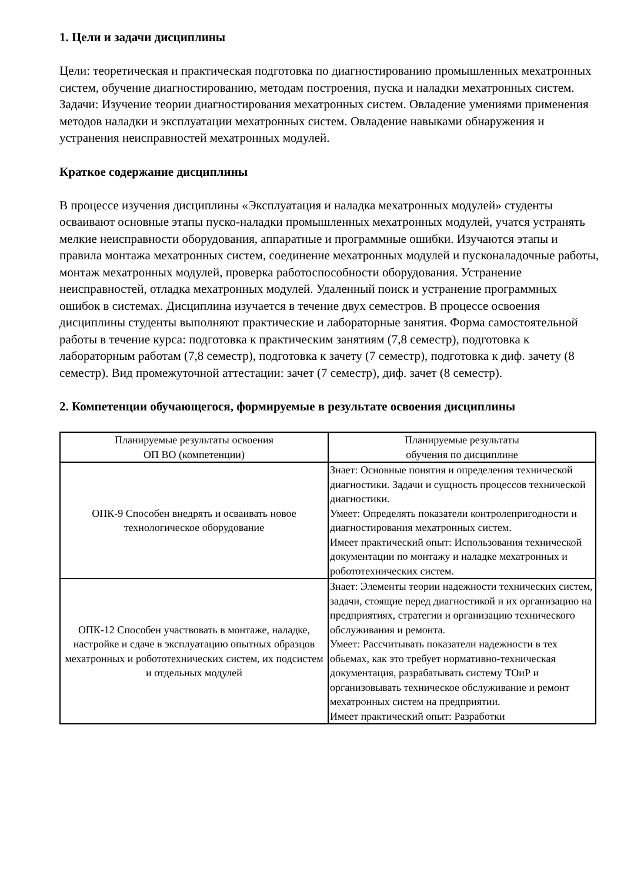1. Цели и задачи дисциплины
Цели: теоретическая и практическая подготовка по диагностированию промышленных мехатронных систем, обучение диагностированию, методам построения, пуска и наладки мехатронных систем. Задачи: Изучение теории диагностирования мехатронных систем. Овладение умениями применения методов наладки и эксплуатации мехатронных систем. Овладение навыками обнаружения и устранения неисправностей мехатронных модулей.
Краткое содержание дисциплины
В процессе изучения дисциплины «Эксплуатация и наладка мехатронных модулей» студенты осваивают основные этапы пуско-наладки промышленных мехатронных модулей, учатся устранять мелкие неисправности оборудования, аппаратные и программные ошибки. Изучаются этапы и правила монтажа мехатронных систем, соединение мехатронных модулей и пусконаладочные работы, монтаж мехатронных модулей, проверка работоспособности оборудования. Устранение неисправностей, отладка мехатронных модулей. Удаленный поиск и устранение программных ошибок в системах. Дисциплина изучается в течение двух семестров. В процессе освоения дисциплины студенты выполняют практические и лабораторные занятия. Форма самостоятельной работы в течение курса: подготовка к практическим занятиям (7,8 семестр), подготовка к лабораторным работам (7,8 семестр), подготовка к зачету (7 семестр), подготовка к диф. зачету (8 семестр). Вид промежуточной аттестации: зачет (7 семестр), диф. зачет (8 семестр).
2. Компетенции обучающегося, формируемые в результате освоения дисциплины
| Планируемые результаты освоения ОП ВО (компетенции) | Планируемые результаты обучения по дисциплине |
| --- | --- |
| ОПК-9 Способен внедрять и осваивать новое технологическое оборудование | Знает: Основные понятия и определения технической диагностики. Задачи и сущность процессов технической диагностики. Умеет: Определять показатели контролепригодности и диагностирования мехатронных систем. Имеет практический опыт: Использования технической документации по монтажу и наладке мехатронных и робототехнических систем. |
| ОПК-12 Способен участвовать в монтаже, наладке, настройке и сдаче в эксплуатацию опытных образцов мехатронных и робототехнических систем, их подсистем и отдельных модулей | Знает: Элементы теории надежности технических систем, задачи, стоящие перед диагностикой и их организацию на предприятиях, стратегии и организацию технического обслуживания и ремонта. Умеет: Рассчитывать показатели надежности в тех обьемах, как это требует нормативно-техническая документация, разрабатывать систему ТОиР и организовывать техническое обслуживание и ремонт мехатронных систем на предприятии. Имеет практический опыт: Разработки |